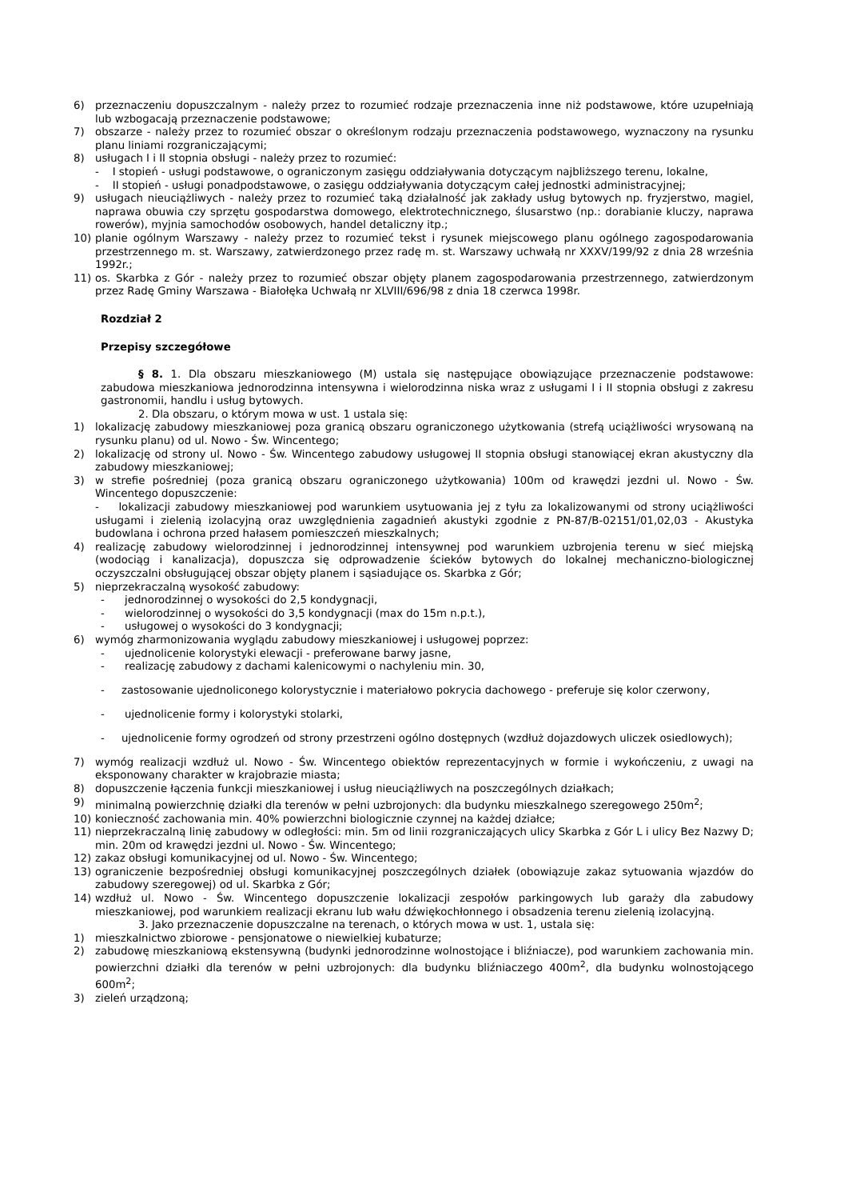6) przeznaczeniu dopuszczalnym - należy przez to rozumieć rodzaje przeznaczenia inne niż podstawowe, które uzupełniają lub wzbogacają przeznaczenie podstawowe;
7) obszarze - należy przez to rozumieć obszar o określonym rodzaju przeznaczenia podstawowego, wyznaczony na rysunku planu liniami rozgraniczającymi;
8) usługach I i II stopnia obsługi - należy przez to rozumieć:
- I stopień - usługi podstawowe, o ograniczonym zasięgu oddziaływania dotyczącym najbliższego terenu, lokalne,
- II stopień - usługi ponadpodstawowe, o zasięgu oddziaływania dotyczącym całej jednostki administracyjnej;
9) usługach nieuciążliwych - należy przez to rozumieć taką działalność jak zakłady usług bytowych np. fryzjerstwo, magiel, naprawa obuwia czy sprzętu gospodarstwa domowego, elektrotechnicznego, ślusarstwo (np.: dorabianie kluczy, naprawa rowerów), myjnia samochodów osobowych, handel detaliczny itp.;
10) planie ogólnym Warszawy - należy przez to rozumieć tekst i rysunek miejscowego planu ogólnego zagospodarowania przestrzennego m. st. Warszawy, zatwierdzonego przez radę m. st. Warszawy uchwałą nr XXXV/199/92 z dnia 28 września 1992r.;
11) os. Skarbka z Gór - należy przez to rozumieć obszar objęty planem zagospodarowania przestrzennego, zatwierdzonym przez Radę Gminy Warszawa - Białołęka Uchwałą nr XLVIII/696/98 z dnia 18 czerwca 1998r.
Rozdział 2
Przepisy szczegółowe
§ 8. 1. Dla obszaru mieszkaniowego (M) ustala się następujące obowiązujące przeznaczenie podstawowe: zabudowa mieszkaniowa jednorodzinna intensywna i wielorodzinna niska wraz z usługami I i II stopnia obsługi z zakresu gastronomii, handlu i usług bytowych.
2. Dla obszaru, o którym mowa w ust. 1 ustala się:
1) lokalizację zabudowy mieszkaniowej poza granicą obszaru ograniczonego użytkowania (strefą uciążliwości wrysowaną na rysunku planu) od ul. Nowo - Św. Wincentego;
2) lokalizację od strony ul. Nowo - Św. Wincentego zabudowy usługowej II stopnia obsługi stanowiącej ekran akustyczny dla zabudowy mieszkaniowej;
3) w strefie pośredniej (poza granicą obszaru ograniczonego użytkowania) 100m od krawędzi jezdni ul. Nowo - Św. Wincentego dopuszczenie:
- lokalizacji zabudowy mieszkaniowej pod warunkiem usytuowania jej z tyłu za lokalizowanymi od strony uciążliwości usługami i zielenią izolacyjną oraz uwzględnienia zagadnień akustyki zgodnie z PN-87/B-02151/01,02,03 - Akustyka budowlana i ochrona przed hałasem pomieszczeń mieszkalnych;
4) realizację zabudowy wielorodzinnej i jednorodzinnej intensywnej pod warunkiem uzbrojenia terenu w sieć miejską (wodociąg i kanalizacja), dopuszcza się odprowadzenie ścieków bytowych do lokalnej mechaniczno-biologicznej oczyszczalni obsługującej obszar objęty planem i sąsiadujące os. Skarbka z Gór;
5) nieprzekraczalną wysokość zabudowy:
- jednorodzinnej o wysokości do 2,5 kondygnacji,
- wielorodzinnej o wysokości do 3,5 kondygnacji (max do 15m n.p.t.),
- usługowej o wysokości do 3 kondygnacji;
6) wymóg zharmonizowania wyglądu zabudowy mieszkaniowej i usługowej poprzez:
- ujednolicenie kolorystyki elewacji - preferowane barwy jasne,
- realizację zabudowy z dachami kalenicowymi o nachyleniu min. 30,
- zastosowanie ujednoliconego kolorystycznie i materiałowo pokrycia dachowego - preferuje się kolor czerwony,
- ujednolicenie formy i kolorystyki stolarki,
- ujednolicenie formy ogrodzeń od strony przestrzeni ogólno dostępnych (wzdłuż dojazdowych uliczek osiedlowych);
7) wymóg realizacji wzdłuż ul. Nowo - Św. Wincentego obiektów reprezentacyjnych w formie i wykończeniu, z uwagi na eksponowany charakter w krajobrazie miasta;
8) dopuszczenie łączenia funkcji mieszkaniowej i usług nieuciążliwych na poszczególnych działkach;
9) minimalną powierzchnię działki dla terenów w pełni uzbrojonych: dla budynku mieszkalnego szeregowego 250m<sup>2</sup>;
10) konieczność zachowania min. 40% powierzchni biologicznie czynnej na każdej działce;
11) nieprzekraczalną linię zabudowy w odległości: min. 5m od linii rozgraniczających ulicy Skarbka z Gór L i ulicy Bez Nazwy D; min. 20m od krawędzi jezdni ul. Nowo - Św. Wincentego;
12) zakaz obsługi komunikacyjnej od ul. Nowo - Św. Wincentego;
13) ograniczenie bezpośredniej obsługi komunikacyjnej poszczególnych działek (obowiązuje zakaz sytuowania wjazdów do zabudowy szeregowej) od ul. Skarbka z Gór;
14) wzdłuż ul. Nowo - Św. Wincentego dopuszczenie lokalizacji zespołów parkingowych lub garaży dla zabudowy mieszkaniowej, pod warunkiem realizacji ekranu lub wału dźwiękochłonnego i obsadzenia terenu zielenią izolacyjną.
3. Jako przeznaczenie dopuszczalne na terenach, o których mowa w ust. 1, ustala się:
1) mieszkalnictwo zbiorowe - pensjonatowe o niewielkiej kubaturze;
2) zabudowę mieszkaniową ekstensywną (budynki jednorodzinne wolnostojące i bliźniacze), pod warunkiem zachowania min. powierzchni działki dla terenów w pełni uzbrojonych: dla budynku bliźniaczego 400m<sup>2</sup>, dla budynku wolnostojącego 600m<sup>2</sup>;
3) zieleń urządzoną;